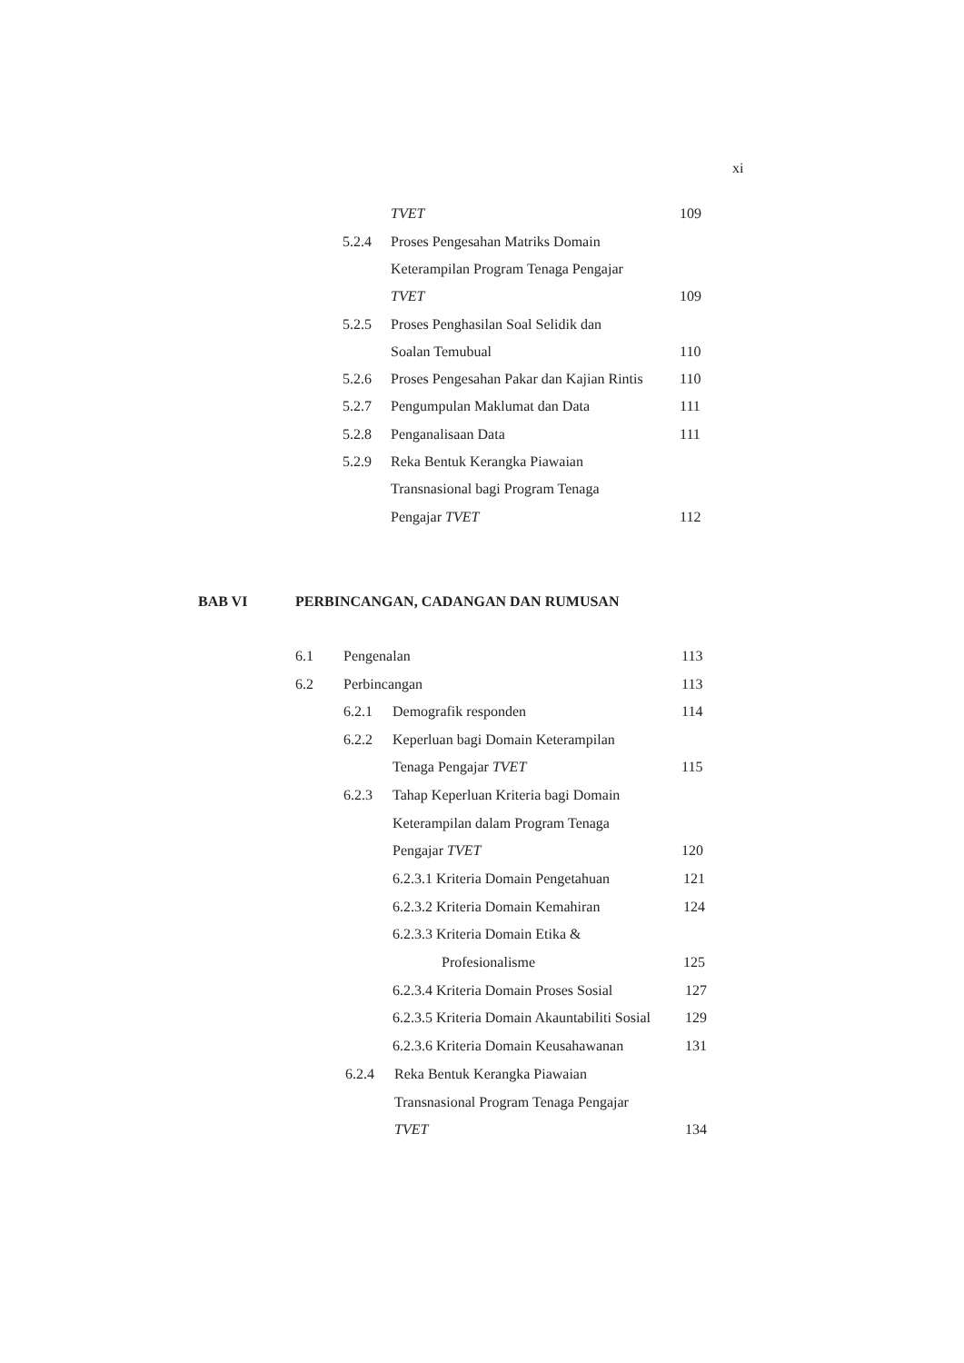xi
TVET 109
5.2.4 Proses Pengesahan Matriks Domain
Keterampilan Program Tenaga Pengajar
TVET 109
5.2.5 Proses Penghasilan Soal Selidik dan
Soalan Temubual 110
5.2.6 Proses Pengesahan Pakar dan Kajian Rintis 110
5.2.7 Pengumpulan Maklumat dan Data 111
5.2.8 Penganalisaan Data 111
5.2.9 Reka Bentuk Kerangka Piawaian
Transnasional bagi Program Tenaga
Pengajar TVET 112
BAB VI PERBINCANGAN, CADANGAN DAN RUMUSAN
6.1 Pengenalan 113
6.2 Perbincangan 113
6.2.1 Demografik responden 114
6.2.2 Keperluan bagi Domain Keterampilan
Tenaga Pengajar TVET 115
6.2.3 Tahap Keperluan Kriteria bagi Domain
Keterampilan dalam Program Tenaga
Pengajar TVET 120
6.2.3.1 Kriteria Domain Pengetahuan 121
6.2.3.2 Kriteria Domain Kemahiran 124
6.2.3.3 Kriteria Domain Etika &
Profesionalisme 125
6.2.3.4 Kriteria Domain Proses Sosial 127
6.2.3.5 Kriteria Domain Akauntabiliti Sosial 129
6.2.3.6 Kriteria Domain Keusahawanan 131
6.2.4 Reka Bentuk Kerangka Piawaian
Transnasional Program Tenaga Pengajar
TVET 134